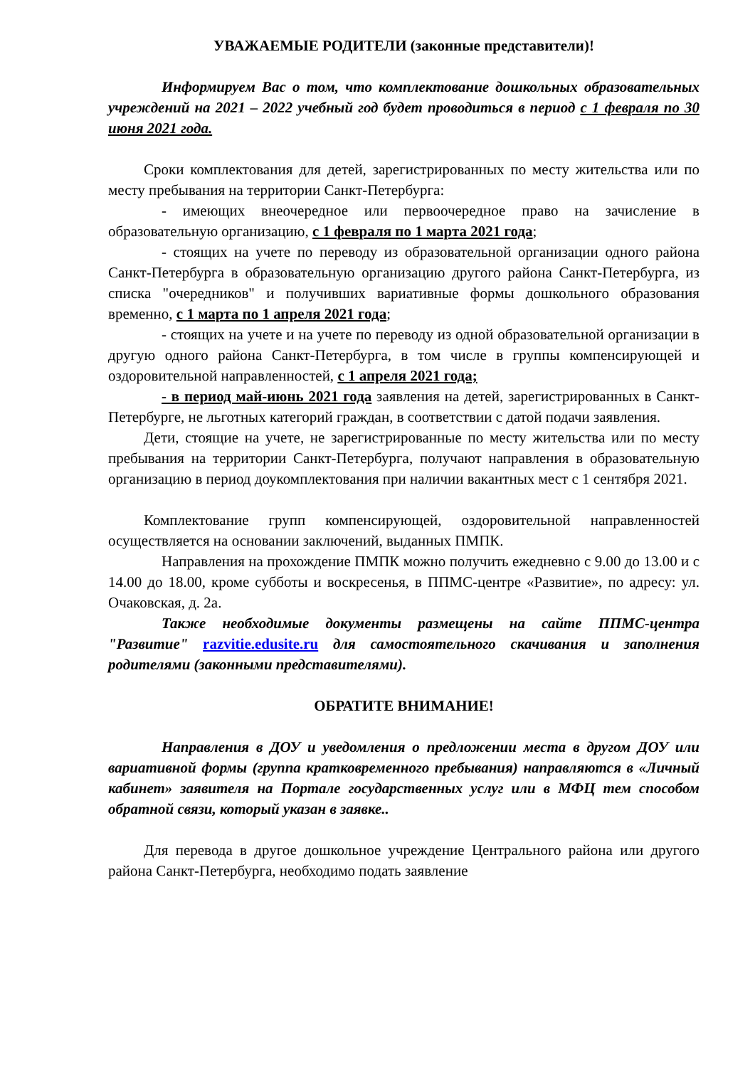УВАЖАЕМЫЕ РОДИТЕЛИ (законные представители)!
Информируем Вас о том, что комплектование дошкольных образовательных учреждений на 2021 – 2022 учебный год будет проводиться в период с 1 февраля по 30 июня 2021 года.
Сроки комплектования для детей, зарегистрированных по месту жительства или по месту пребывания на территории Санкт-Петербурга:
- имеющих внеочередное или первоочередное право на зачисление в образовательную организацию, с 1 февраля по 1 марта 2021 года;
- стоящих на учете по переводу из образовательной организации одного района Санкт-Петербурга в образовательную организацию другого района Санкт-Петербурга, из списка "очередников" и получивших вариативные формы дошкольного образования временно, с 1 марта по 1 апреля 2021 года;
- стоящих на учете и на учете по переводу из одной образовательной организации в другую одного района Санкт-Петербурга, в том числе в группы компенсирующей и оздоровительной направленностей, с 1 апреля 2021 года;
- в период май-июнь 2021 года заявления на детей, зарегистрированных в Санкт-Петербурге, не льготных категорий граждан, в соответствии с датой подачи заявления.
Дети, стоящие на учете, не зарегистрированные по месту жительства или по месту пребывания на территории Санкт-Петербурга, получают направления в образовательную организацию в период доукомплектования при наличии вакантных мест с 1 сентября 2021.
Комплектование групп компенсирующей, оздоровительной направленностей осуществляется на основании заключений, выданных ПМПК.
Направления на прохождение ПМПК можно получить ежедневно с 9.00 до 13.00 и с 14.00 до 18.00, кроме субботы и воскресенья, в ППМС-центре «Развитие», по адресу: ул. Очаковская, д. 2а.
Также необходимые документы размещены на сайте ППМС-центра "Развитие" razvitie.edusite.ru для самостоятельного скачивания и заполнения родителями (законными представителями).
ОБРАТИТЕ ВНИМАНИЕ!
Направления в ДОУ и уведомления о предложении места в другом ДОУ или вариативной формы (группа кратковременного пребывания) направляются в «Личный кабинет» заявителя на Портале государственных услуг или в МФЦ тем способом обратной связи, который указан в заявке..
Для перевода в другое дошкольное учреждение Центрального района или другого района Санкт-Петербурга, необходимо подать заявление